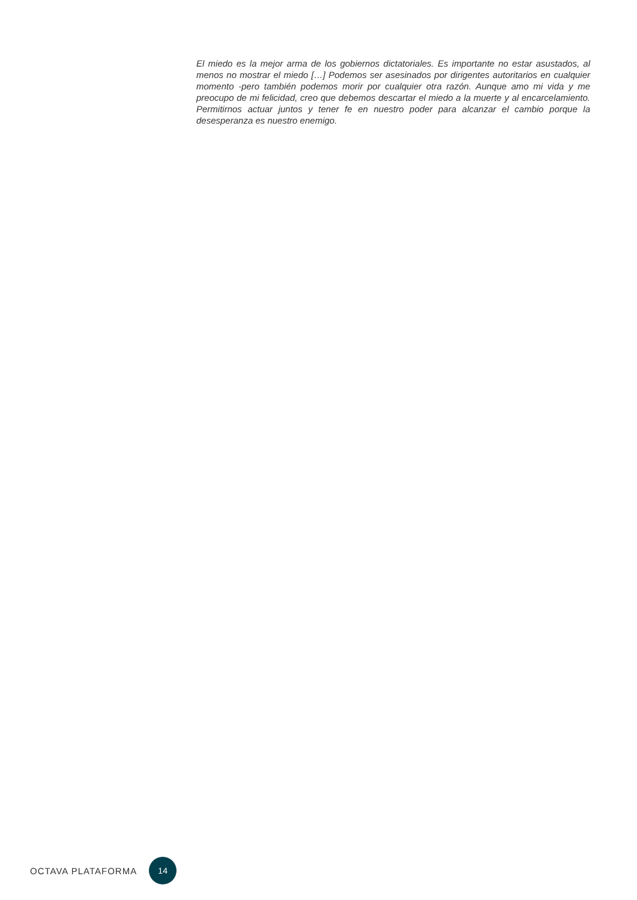El miedo es la mejor arma de los gobiernos dictatoriales. Es importante no estar asustados, al menos no mostrar el miedo […] Podemos ser asesinados por dirigentes autoritarios en cualquier momento -pero también podemos morir por cualquier otra razón. Aunque amo mi vida y me preocupo de mi felicidad, creo que debemos descartar el miedo a la muerte y al encarcelamiento. Permitirnos actuar juntos y tener fe en nuestro poder para alcanzar el cambio porque la desesperanza es nuestro enemigo.
OCTAVA PLATAFORMA 14